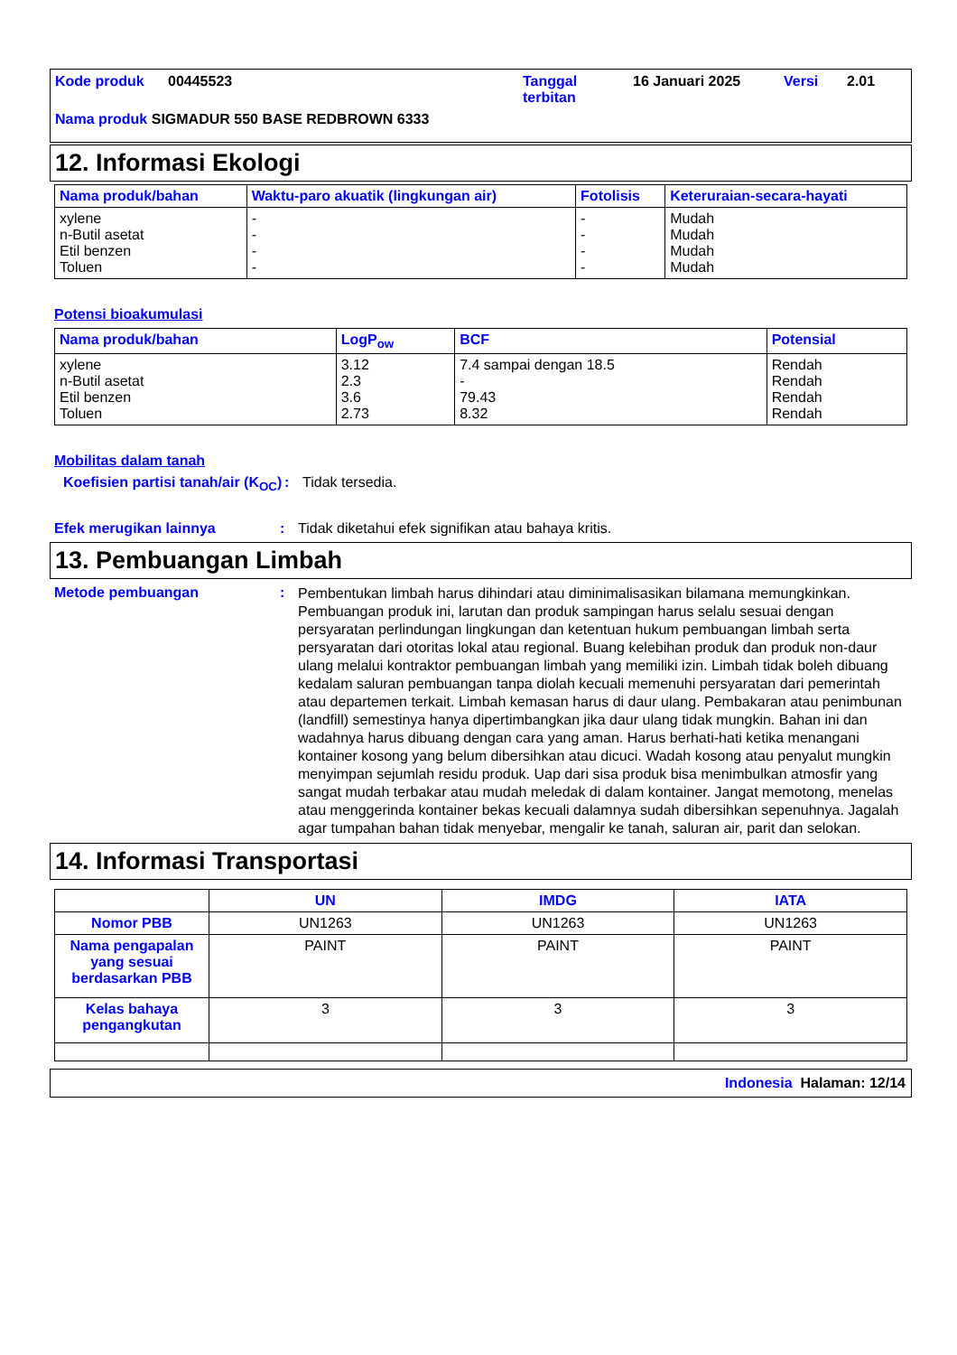Kode produk 00445523 Tanggal terbitan 16 Januari 2025 Versi 2.01
Nama produk SIGMADUR 550 BASE REDBROWN 6333
12. Informasi Ekologi
| Nama produk/bahan | Waktu-paro akuatik (lingkungan air) | Fotolisis | Keteruraian-secara-hayati |
| --- | --- | --- | --- |
| xylene n-Butil asetat Etil benzen Toluen | - - - - | - - - - | Mudah Mudah Mudah Mudah |
Potensi bioakumulasi
| Nama produk/bahan | LogP<sub>ow</sub> | BCF | Potensial |
| --- | --- | --- | --- |
| xylene n-Butil asetat Etil benzen Toluen | 3.12 2.3 3.6 2.73 | 7.4 sampai dengan 18.5 - 79.43 8.32 | Rendah Rendah Rendah Rendah |
Mobilitas dalam tanah
Koefisien partisi tanah/air (K<sub>OC</sub>): Tidak tersedia.
Efek merugikan lainnya: Tidak diketahui efek signifikan atau bahaya kritis.
13. Pembuangan Limbah
Metode pembuangan: Pembentukan limbah harus dihindari atau diminimalisasikan bilamana memungkinkan. Pembuangan produk ini, larutan dan produk sampingan harus selalu sesuai dengan persyaratan perlindungan lingkungan dan ketentuan hukum pembuangan limbah serta persyaratan dari otoritas lokal atau regional. Buang kelebihan produk dan produk non-daur ulang melalui kontraktor pembuangan limbah yang memiliki izin. Limbah tidak boleh dibuang kedalam saluran pembuangan tanpa diolah kecuali memenuhi persyaratan dari pemerintah atau departemen terkait. Limbah kemasan harus di daur ulang. Pembakaran atau penimbunan (landfill) semestinya hanya dipertimbangkan jika daur ulang tidak mungkin. Bahan ini dan wadahnya harus dibuang dengan cara yang aman. Harus berhati-hati ketika menangani kontainer kosong yang belum dibersihkan atau dicuci. Wadah kosong atau penyalut mungkin menyimpan sejumlah residu produk. Uap dari sisa produk bisa menimbulkan atmosfir yang sangat mudah terbakar atau mudah meledak di dalam kontainer. Jangat memotong, menelas atau menggerinda kontainer bekas kecuali dalamnya sudah dibersihkan sepenuhnya. Jagalah agar tumpahan bahan tidak menyebar, mengalir ke tanah, saluran air, parit dan selokan.
14. Informasi Transportasi
| | UN | IMDG | IATA |
| --- | --- | --- | --- |
| Nomor PBB | UN1263 | UN1263 | UN1263 |
| Nama pengapalan yang sesuai berdasarkan PBB | PAINT | PAINT | PAINT |
| Kelas bahaya pengangkutan | 3 | 3 | 3 |
Indonesia Halaman: 12/14